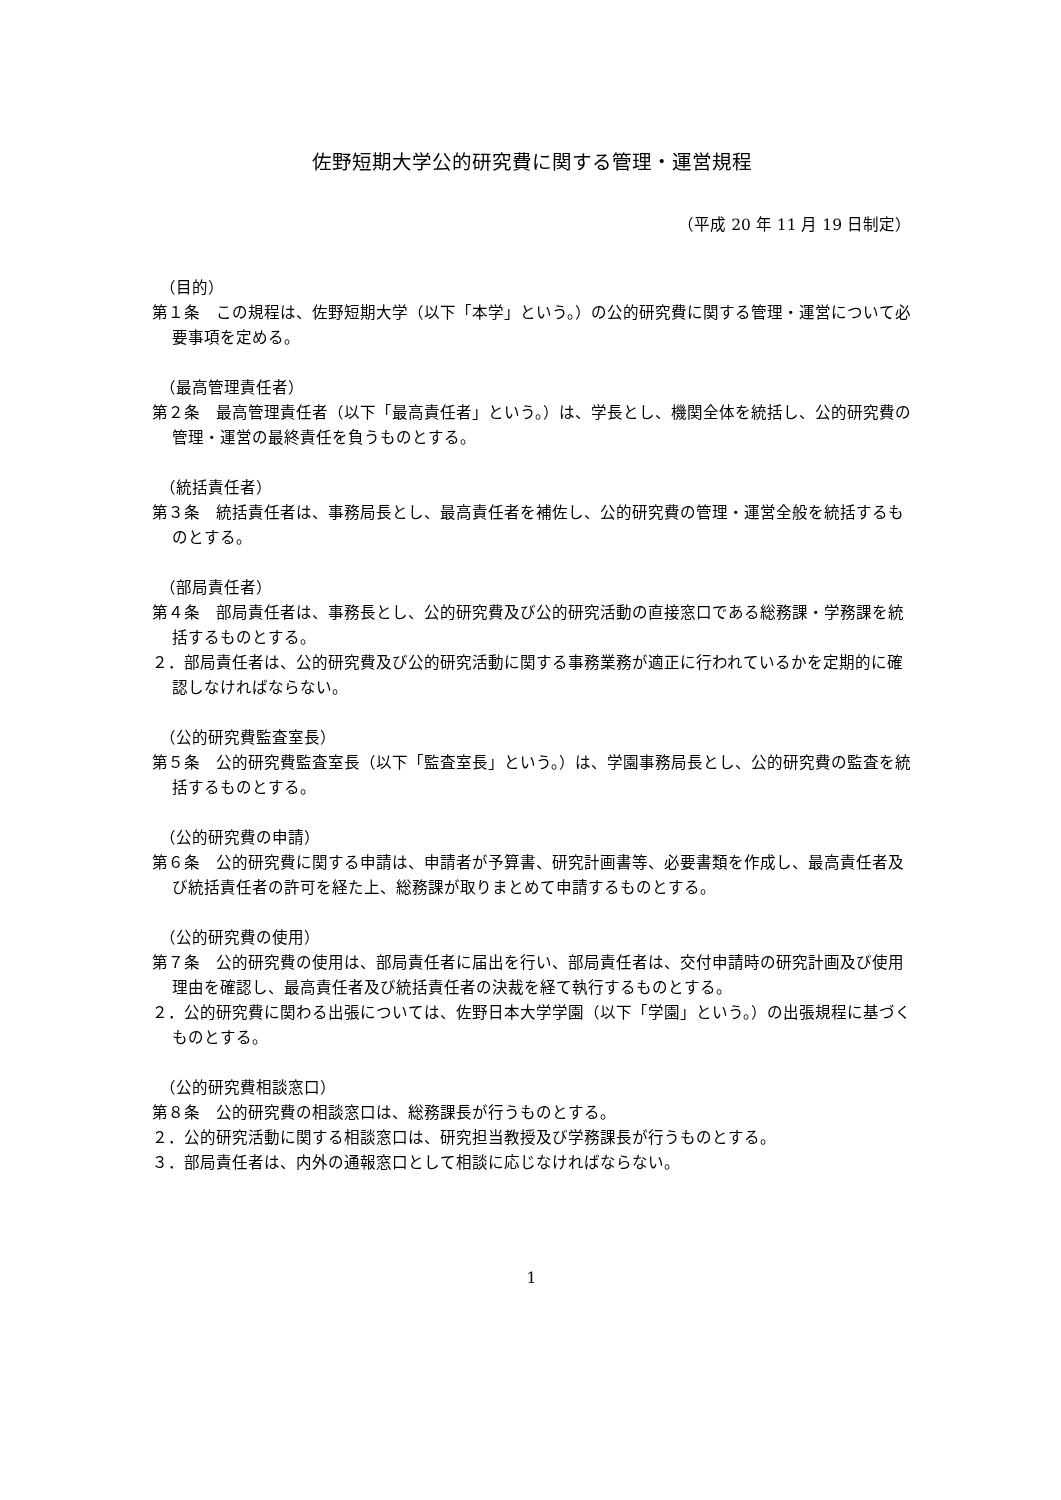佐野短期大学公的研究費に関する管理・運営規程
（平成 20 年 11 月 19 日制定）
（目的）
第１条　この規程は、佐野短期大学（以下「本学」という。）の公的研究費に関する管理・運営について必要事項を定める。
（最高管理責任者）
第２条　最高管理責任者（以下「最高責任者」という。）は、学長とし、機関全体を統括し、公的研究費の管理・運営の最終責任を負うものとする。
（統括責任者）
第３条　統括責任者は、事務局長とし、最高責任者を補佐し、公的研究費の管理・運営全般を統括するものとする。
（部局責任者）
第４条　部局責任者は、事務長とし、公的研究費及び公的研究活動の直接窓口である総務課・学務課を統括するものとする。
２．部局責任者は、公的研究費及び公的研究活動に関する事務業務が適正に行われているかを定期的に確認しなければならない。
（公的研究費監査室長）
第５条　公的研究費監査室長（以下「監査室長」という。）は、学園事務局長とし、公的研究費の監査を統括するものとする。
（公的研究費の申請）
第６条　公的研究費に関する申請は、申請者が予算書、研究計画書等、必要書類を作成し、最高責任者及び統括責任者の許可を経た上、総務課が取りまとめて申請するものとする。
（公的研究費の使用）
第７条　公的研究費の使用は、部局責任者に届出を行い、部局責任者は、交付申請時の研究計画及び使用理由を確認し、最高責任者及び統括責任者の決裁を経て執行するものとする。
２．公的研究費に関わる出張については、佐野日本大学学園（以下「学園」という。）の出張規程に基づくものとする。
（公的研究費相談窓口）
第８条　公的研究費の相談窓口は、総務課長が行うものとする。
２．公的研究活動に関する相談窓口は、研究担当教授及び学務課長が行うものとする。
３．部局責任者は、内外の通報窓口として相談に応じなければならない。
1